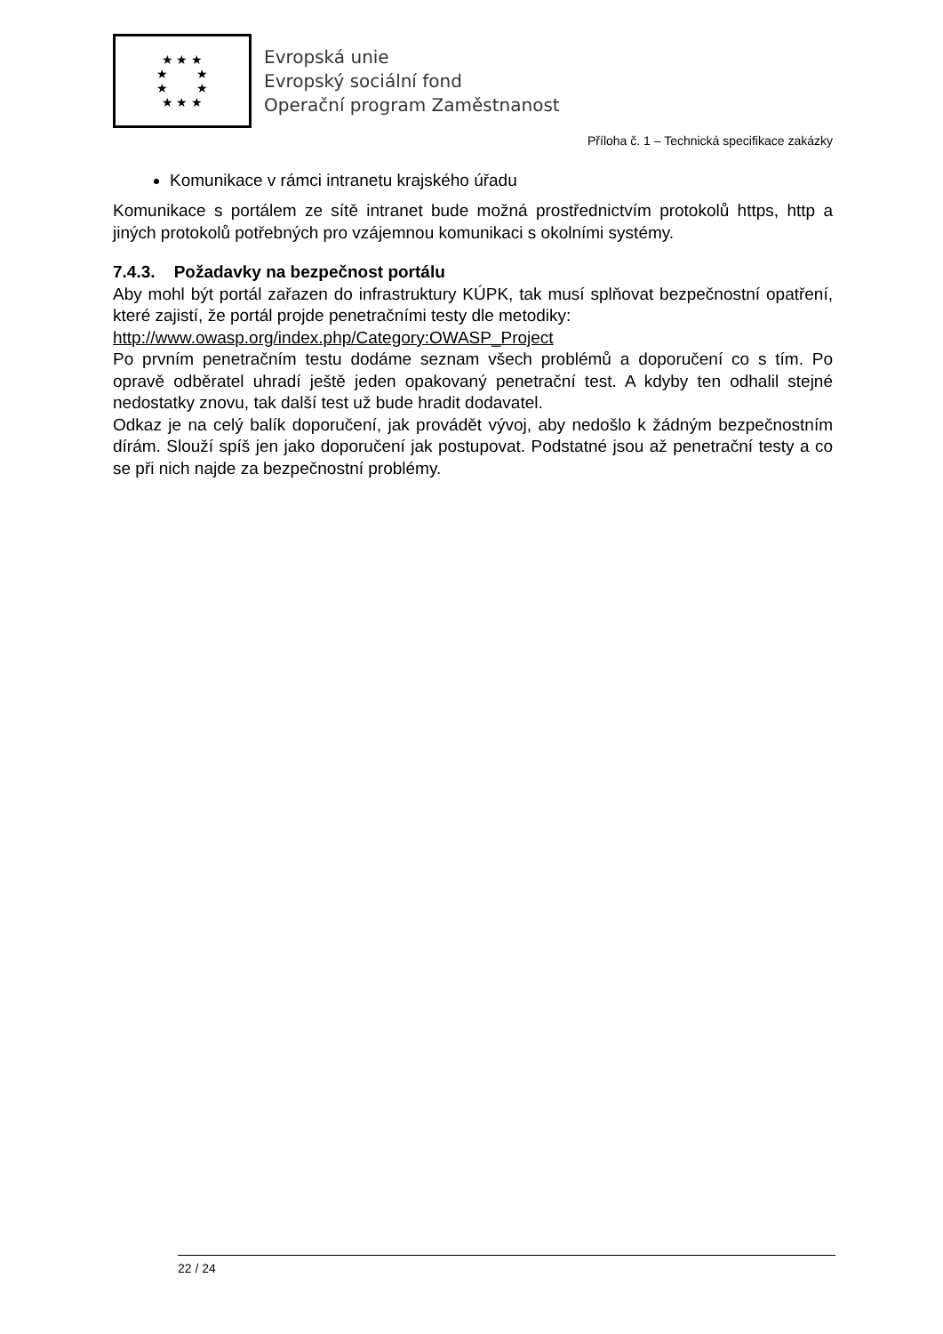★ ★ ★
★ ★
★ ★
★ ★ ★
Evropská unie
Evropský sociální fond
Operační program Zaměstnanost
Příloha č. 1 – Technická specifikace zakázky
Komunikace v rámci intranetu krajského úřadu
Komunikace s portálem ze sítě intranet bude možná prostřednictvím protokolů https, http a jiných protokolů potřebných pro vzájemnou komunikaci s okolními systémy.
7.4.3. Požadavky na bezpečnost portálu
Aby mohl být portál zařazen do infrastruktury KÚPK, tak musí splňovat bezpečnostní opatření, které zajistí, že portál projde penetračními testy dle metodiky:
http://www.owasp.org/index.php/Category:OWASP_Project
Po prvním penetračním testu dodáme seznam všech problémů a doporučení co s tím. Po opravě odběratel uhradí ještě jeden opakovaný penetrační test. A kdyby ten odhalil stejné nedostatky znovu, tak další test už bude hradit dodavatel.
Odkaz je na celý balík doporučení, jak provádět vývoj, aby nedošlo k žádným bezpečnostním dírám. Slouží spíš jen jako doporučení jak postupovat. Podstatné jsou až penetrační testy a co se při nich najde za bezpečnostní problémy.
22 / 24